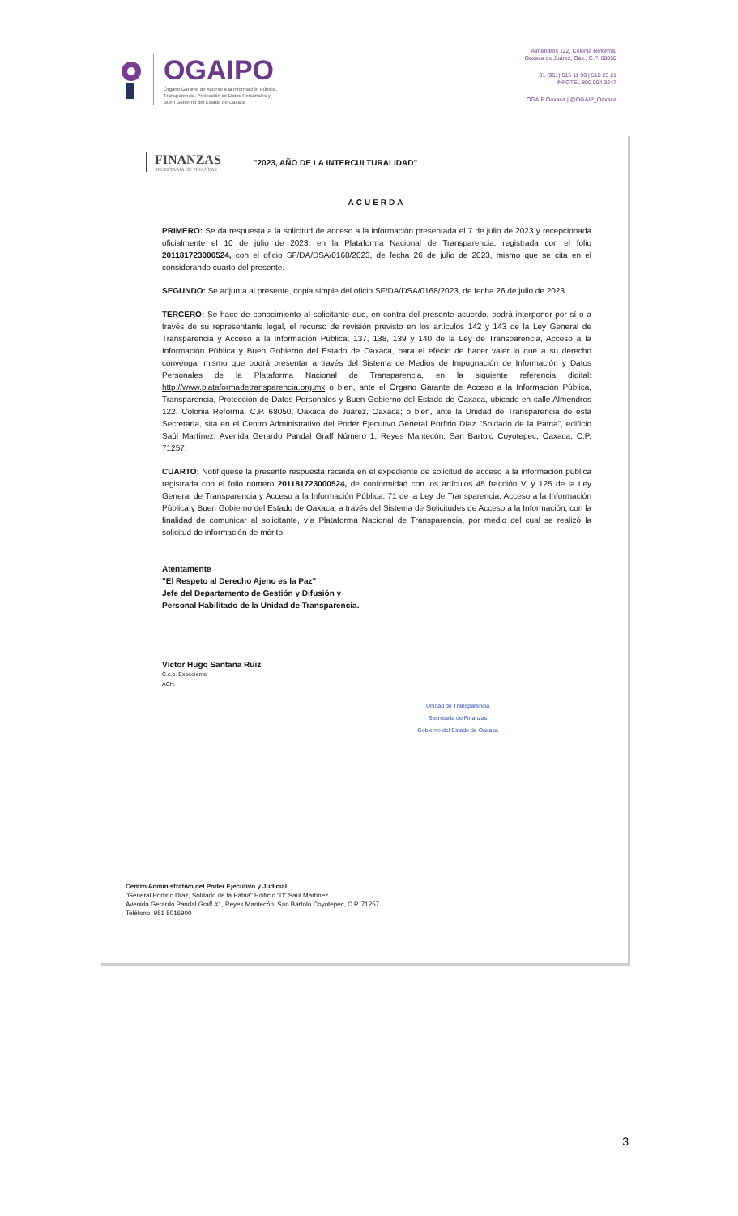OGAIPO
Órgano Garante de Acceso a la Información Pública,
Transparencia, Protección de Datos Personales y
Buen Gobierno del Estado de Oaxaca
Almendros 122, Colonia Reforma,
Oaxaca de Juárez, Oax., C.P. 68050
01 (951) 515 11 90 | 515 23 21
INFOTEL 800 004 3247
OGAIP Oaxaca | @OGAIP_Oaxaca
FINANZAS
SECRETARÍA DE FINANZAS
"2023, AÑO DE LA INTERCULTURALIDAD"
ACUERDA
PRIMERO: Se da respuesta a la solicitud de acceso a la información presentada el 7 de julio de 2023 y recepcionada oficialmente el 10 de julio de 2023, en la Plataforma Nacional de Transparencia, registrada con el folio 201181723000524, con el oficio SF/DA/DSA/0168/2023, de fecha 26 de julio de 2023, mismo que se cita en el considerando cuarto del presente.
SEGUNDO: Se adjunta al presente, copia simple del oficio SF/DA/DSA/0168/2023, de fecha 26 de julio de 2023.
TERCERO: Se hace de conocimiento al solicitante que, en contra del presente acuerdo, podrá interponer por sí o a través de su representante legal, el recurso de revisión previsto en los artículos 142 y 143 de la Ley General de Transparencia y Acceso a la Información Pública; 137, 138, 139 y 140 de la Ley de Transparencia, Acceso a la Información Pública y Buen Gobierno del Estado de Oaxaca, para el efecto de hacer valer lo que a su derecho convenga, mismo que podrá presentar a través del Sistema de Medios de Impugnación de Información y Datos Personales de la Plataforma Nacional de Transparencia, en la siguiente referencia digital: http://www.plataformadetransparencia.org.mx o bien, ante el Órgano Garante de Acceso a la Información Pública, Transparencia, Protección de Datos Personales y Buen Gobierno del Estado de Oaxaca, ubicado en calle Almendros 122, Colonia Reforma, C.P. 68050, Oaxaca de Juárez, Oaxaca; o bien, ante la Unidad de Transparencia de ésta Secretaría, sita en el Centro Administrativo del Poder Ejecutivo General Porfirio Díaz "Soldado de la Patria", edificio Saúl Martínez, Avenida Gerardo Pandal Graff Número 1, Reyes Mantecón, San Bartolo Coyotepec, Oaxaca. C.P. 71257.
CUARTO: Notifíquese la presente respuesta recaída en el expediente de solicitud de acceso a la información pública registrada con el folio número 201181723000524, de conformidad con los artículos 45 fracción V, y 125 de la Ley General de Transparencia y Acceso a la Información Pública; 71 de la Ley de Transparencia, Acceso a la Información Pública y Buen Gobierno del Estado de Oaxaca; a través del Sistema de Solicitudes de Acceso a la Información, con la finalidad de comunicar al solicitante, vía Plataforma Nacional de Transparencia, por medio del cual se realizó la solicitud de información de mérito.
Atentamente
"El Respeto al Derecho Ajeno es la Paz"
Jefe del Departamento de Gestión y Difusión y
Personal Habilitado de la Unidad de Transparencia.
Víctor Hugo Santana Ruiz
C.c.p. Expediente
ACH.
Unidad de Transparencia
Secretaría de Finanzas
Gobierno del Estado de Oaxaca
Centro Administrativo del Poder Ejecutivo y Judicial
"General Porfirio Díaz, Soldado de la Patria" Edificio "D" Saúl Martínez
Avenida Gerardo Pandal Graff #1, Reyes Mantecón, San Bartolo Coyotepec, C.P. 71257
Teléfono: 951 5016900
3